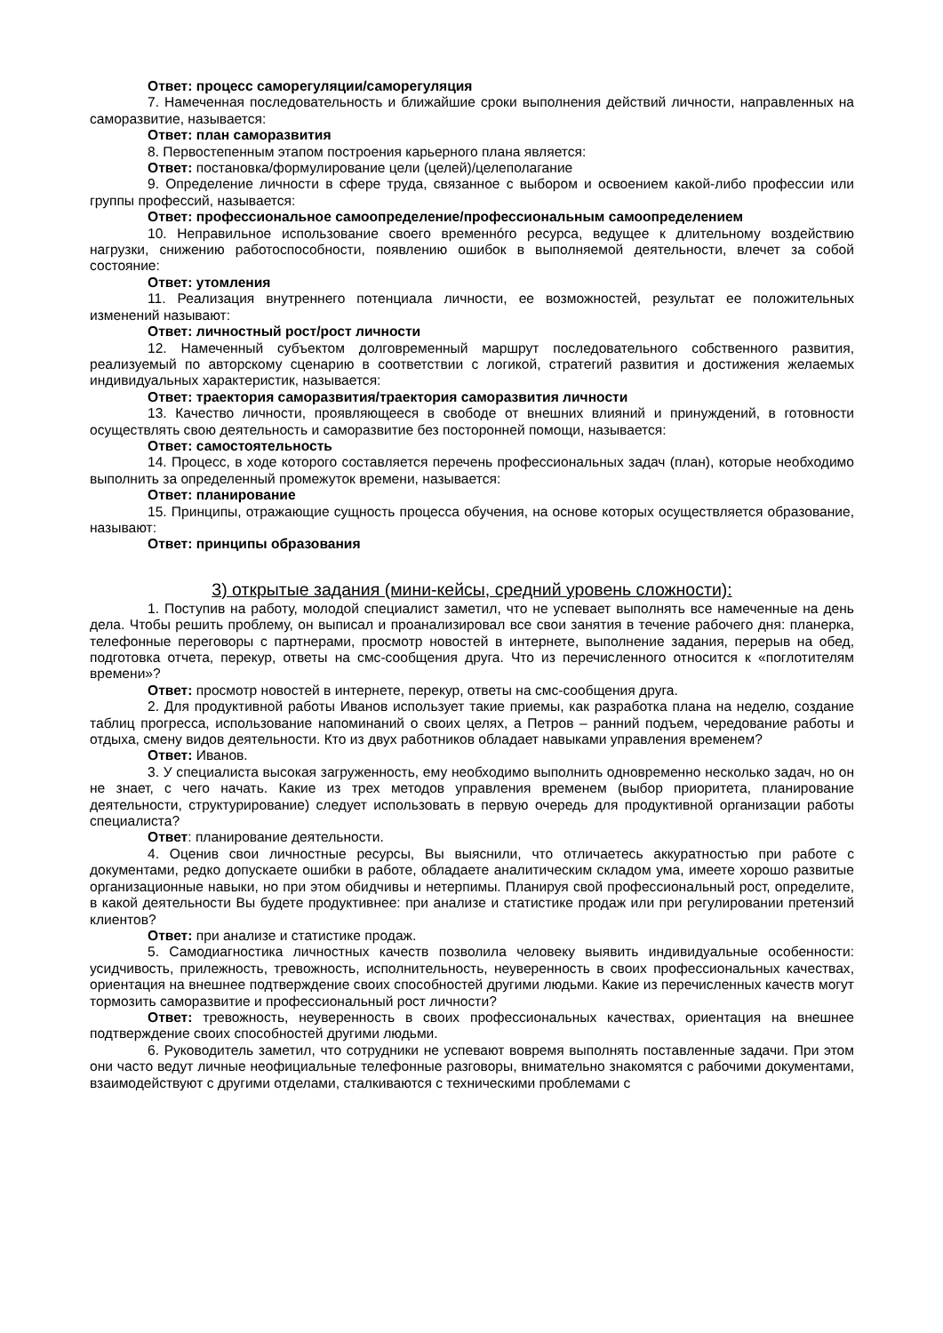Ответ: процесс саморегуляции/саморегуляция
7. Намеченная последовательность и ближайшие сроки выполнения действий личности, направленных на саморазвитие, называется:
Ответ: план саморазвития
8. Первостепенным этапом построения карьерного плана является:
Ответ: постановка/формулирование цели (целей)/целеполагание
9. Определение личности в сфере труда, связанное с выбором и освоением какой-либо профессии или группы профессий, называется:
Ответ: профессиональное самоопределение/профессиональным самоопределением
10. Неправильное использование своего временнóго ресурса, ведущее к длительному воздействию нагрузки, снижению работоспособности, появлению ошибок в выполняемой деятельности, влечет за собой состояние:
Ответ: утомления
11. Реализация внутреннего потенциала личности, ее возможностей, результат ее положительных изменений называют:
Ответ: личностный рост/рост личности
12. Намеченный субъектом долговременный маршрут последовательного собственного развития, реализуемый по авторскому сценарию в соответствии с логикой, стратегий развития и достижения желаемых индивидуальных характеристик, называется:
Ответ: траектория саморазвития/траектория саморазвития личности
13. Качество личности, проявляющееся в свободе от внешних влияний и принуждений, в готовности осуществлять свою деятельность и саморазвитие без посторонней помощи, называется:
Ответ: самостоятельность
14. Процесс, в ходе которого составляется перечень профессиональных задач (план), которые необходимо выполнить за определенный промежуток времени, называется:
Ответ: планирование
15. Принципы, отражающие сущность процесса обучения, на основе которых осуществляется образование, называют:
Ответ: принципы образования
3) открытые задания (мини-кейсы, средний уровень сложности):
1. Поступив на работу, молодой специалист заметил, что не успевает выполнять все намеченные на день дела. Чтобы решить проблему, он выписал и проанализировал все свои занятия в течение рабочего дня: планерка, телефонные переговоры с партнерами, просмотр новостей в интернете, выполнение задания, перерыв на обед, подготовка отчета, перекур, ответы на смс-сообщения друга. Что из перечисленного относится к «поглотителям времени»?
Ответ: просмотр новостей в интернете, перекур, ответы на смс-сообщения друга.
2. Для продуктивной работы Иванов использует такие приемы, как разработка плана на неделю, создание таблиц прогресса, использование напоминаний о своих целях, а Петров – ранний подъем, чередование работы и отдыха, смену видов деятельности. Кто из двух работников обладает навыками управления временем?
Ответ: Иванов.
3. У специалиста высокая загруженность, ему необходимо выполнить одновременно несколько задач, но он не знает, с чего начать. Какие из трех методов управления временем (выбор приоритета, планирование деятельности, структурирование) следует использовать в первую очередь для продуктивной организации работы специалиста?
Ответ: планирование деятельности.
4. Оценив свои личностные ресурсы, Вы выяснили, что отличаетесь аккуратностью при работе с документами, редко допускаете ошибки в работе, обладаете аналитическим складом ума, имеете хорошо развитые организационные навыки, но при этом обидчивы и нетерпимы. Планируя свой профессиональный рост, определите, в какой деятельности Вы будете продуктивнее: при анализе и статистике продаж или при регулировании претензий клиентов?
Ответ: при анализе и статистике продаж.
5. Самодиагностика личностных качеств позволила человеку выявить индивидуальные особенности: усидчивость, прилежность, тревожность, исполнительность, неуверенность в своих профессиональных качествах, ориентация на внешнее подтверждение своих способностей другими людьми. Какие из перечисленных качеств могут тормозить саморазвитие и профессиональный рост личности?
Ответ: тревожность, неуверенность в своих профессиональных качествах, ориентация на внешнее подтверждение своих способностей другими людьми.
6. Руководитель заметил, что сотрудники не успевают вовремя выполнять поставленные задачи. При этом они часто ведут личные неофициальные телефонные разговоры, внимательно знакомятся с рабочими документами, взаимодействуют с другими отделами, сталкиваются с техническими проблемами с